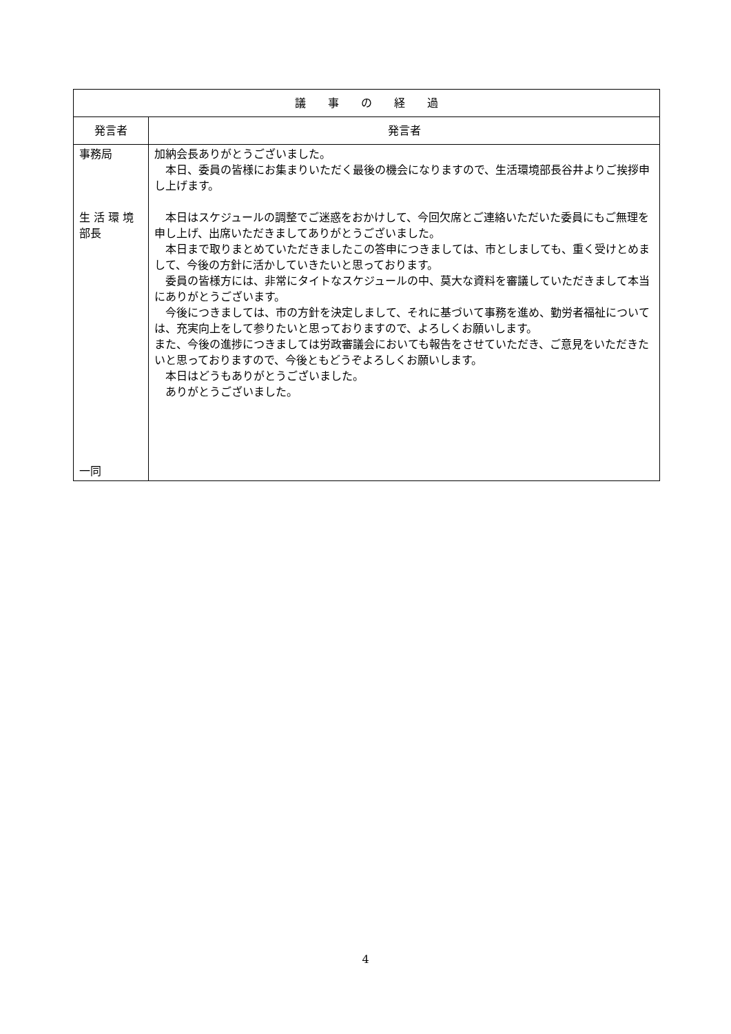| 議 事 の 経 過 | |
| --- | --- |
| 発言者 | 発言者 |
| 事務局 生 活 環 境部長 一同 | 加納会長ありがとうございました。 本日、委員の皆様にお集まりいただく最後の機会になりますので、生活環境部長谷井よりご挨拶申し上げます。 本日はスケジュールの調整でご迷惑をおかけして、今回欠席とご連絡いただいた委員にもご無理を申し上げ、出席いただきましてありがとうございました。 本日まで取りまとめていただきましたこの答申につきましては、市としましても、重く受けとめまして、今後の方針に活かしていきたいと思っております。 委員の皆様方には、非常にタイトなスケジュールの中、莫大な資料を審議していただきまして本当にありがとうございます。 今後につきましては、市の方針を決定しまして、それに基づいて事務を進め、勤労者福祉については、充実向上をして参りたいと思っておりますので、よろしくお願いします。 また、今後の進捗につきましては労政審議会においても報告をさせていただき、ご意見をいただきたいと思っておりますので、今後ともどうぞよろしくお願いします。 本日はどうもありがとうございました。 ありがとうございました。 |
4